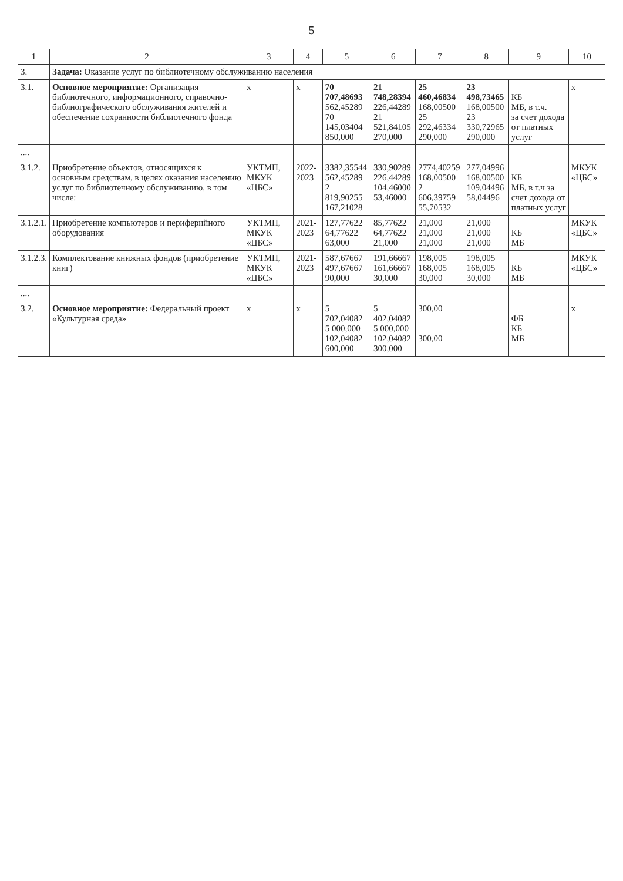5
| 1 | 2 | 3 | 4 | 5 | 6 | 7 | 8 | 9 | 10 |
| --- | --- | --- | --- | --- | --- | --- | --- | --- | --- |
| 3. | Задача: Оказание услуг по библиотечному обслуживанию населения | | | | | | | | |
| 3.1. | Основное мероприятие: Организация библиотечного, информационного, справочно-библиографического обслуживания жителей и обеспечение сохранности библиотечного фонда | х | х | 70 707,48693 562,45289 70 145,03404 850,000 | 21 748,28394 226,44289 21 521,84105 270,000 | 25 460,46834 168,00500 25 292,46334 290,000 | 23 498,73465 168,00500 23 330,72965 290,000 | КБ МБ, в т.ч. за счет дохода от платных услуг | х |
| .... | | | | | | | | | |
| 3.1.2. | Приобретение объектов, относящихся к основным средствам, в целях оказания населению услуг по библиотечному обслуживанию, в том числе: | УКТМП, МКУК «ЦБС» | 2022-2023 | 3382,35544 562,45289 2 819,90255 167,21028 | 330,90289 226,44289 104,46000 53,46000 | 2774,40259 168,00500 2 606,39759 55,70532 | 277,04996 168,00500 109,04496 58,04496 | КБ МБ, в т.ч за счет дохода от платных услуг | МКУК «ЦБС» |
| 3.1.2.1. | Приобретение компьютеров и периферийного оборудования | УКТМП, МКУК «ЦБС» | 2021-2023 | 127,77622 64,77622 63,000 | 85,77622 64,77622 21,000 | 21,000 21,000 21,000 | 21,000 21,000 21,000 | КБ МБ | МКУК «ЦБС» |
| 3.1.2.3. | Комплектование книжных фондов (приобретение книг) | УКТМП, МКУК «ЦБС» | 2021-2023 | 587,67667 497,67667 90,000 | 191,66667 161,66667 30,000 | 198,005 168,005 30,000 | 198,005 168,005 30,000 | КБ МБ | МКУК «ЦБС» |
| .... | | | | | | | | | |
| 3.2. | Основное мероприятие: Федеральный проект «Культурная среда» | х | х | 5 702,04082 5 000,000 102,04082 600,000 | 5 402,04082 5 000,000 102,04082 300,000 | 300,00 300,00 | | ФБ КБ МБ | х |